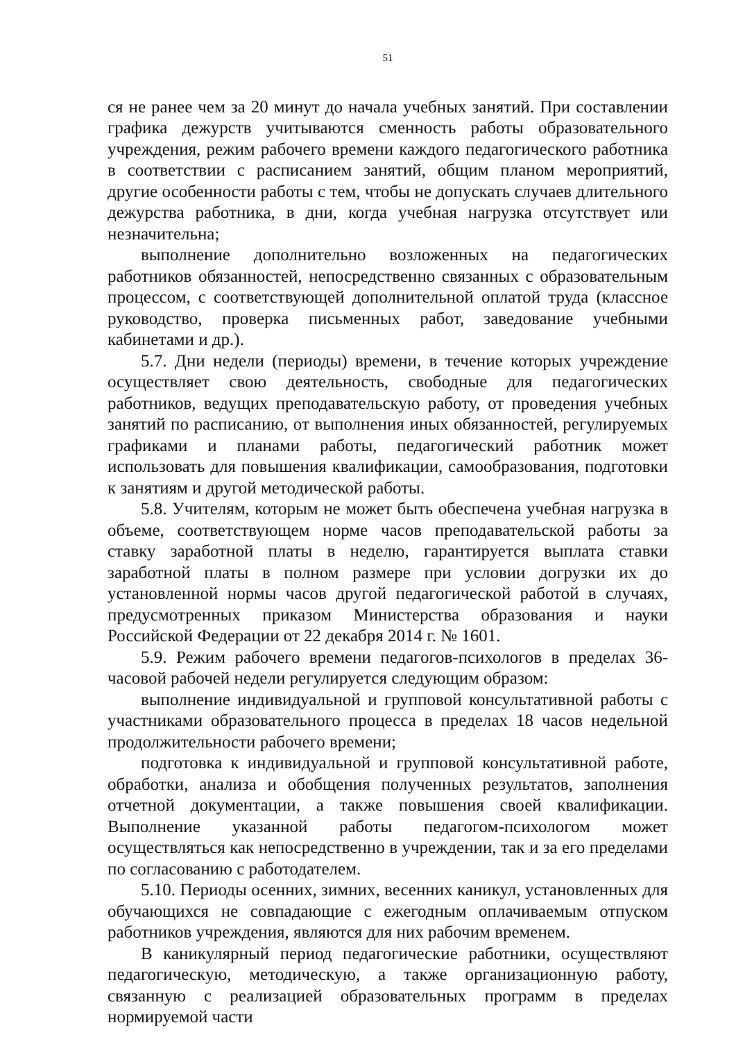51
ся не ранее чем за 20 минут до начала учебных занятий. При составлении графика дежурств учитываются сменность работы образовательного учреждения, режим рабочего времени каждого педагогического работника в соответствии с расписанием занятий, общим планом мероприятий, другие особенности работы с тем, чтобы не допускать случаев длительного дежурства работника, в дни, когда учебная нагрузка отсутствует или незначительна;
выполнение дополнительно возложенных на педагогических работников обязанностей, непосредственно связанных с образовательным процессом, с соответствующей дополнительной оплатой труда (классное руководство, проверка письменных работ, заведование учебными кабинетами и др.).
5.7. Дни недели (периоды) времени, в течение которых учреждение осуществляет свою деятельность, свободные для педагогических работников, ведущих преподавательскую работу, от проведения учебных занятий по расписанию, от выполнения иных обязанностей, регулируемых графиками и планами работы, педагогический работник может использовать для повышения квалификации, самообразования, подготовки к занятиям и другой методической работы.
5.8. Учителям, которым не может быть обеспечена учебная нагрузка в объеме, соответствующем норме часов преподавательской работы за ставку заработной платы в неделю, гарантируется выплата ставки заработной платы в полном размере при условии догрузки их до установленной нормы часов другой педагогической работой в случаях, предусмотренных приказом Министерства образования и науки Российской Федерации от 22 декабря 2014 г. № 1601.
5.9. Режим рабочего времени педагогов-психологов в пределах 36-часовой рабочей недели регулируется следующим образом:
выполнение индивидуальной и групповой консультативной работы с участниками образовательного процесса в пределах 18 часов недельной продолжительности рабочего времени;
подготовка к индивидуальной и групповой консультативной работе, обработки, анализа и обобщения полученных результатов, заполнения отчетной документации, а также повышения своей квалификации. Выполнение указанной работы педагогом-психологом может осуществляться как непосредственно в учреждении, так и за его пределами по согласованию с работодателем.
5.10. Периоды осенних, зимних, весенних каникул, установленных для обучающихся не совпадающие с ежегодным оплачиваемым отпуском работников учреждения, являются для них рабочим временем.
В каникулярный период педагогические работники, осуществляют педагогическую, методическую, а также организационную работу, связанную с реализацией образовательных программ в пределах нормируемой части